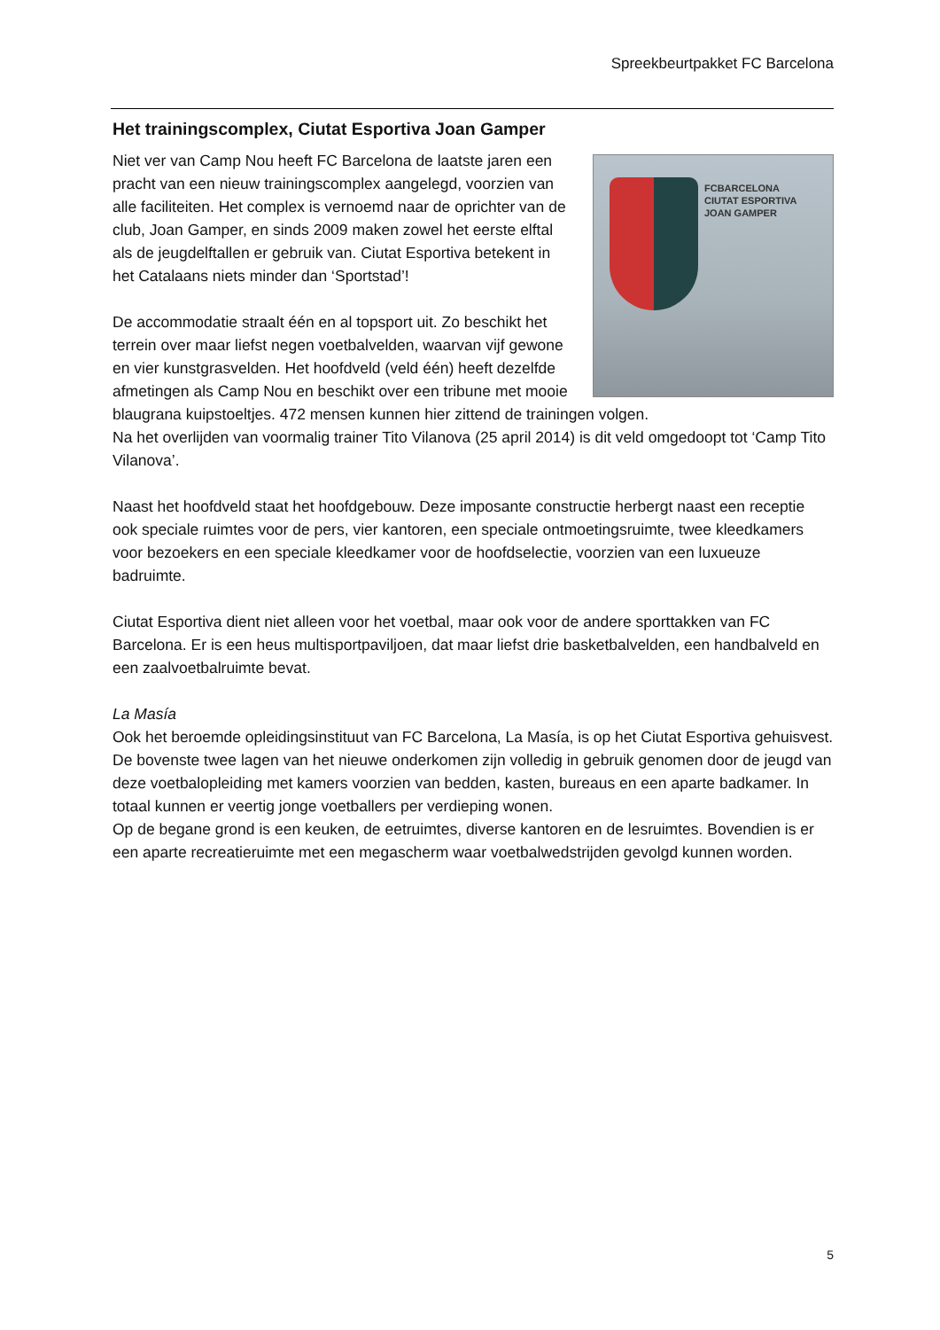Spreekbeurtpakket FC Barcelona
Het trainingscomplex, Ciutat Esportiva Joan Gamper
FCBARCELONA
CIUTAT ESPORTIVA
JOAN GAMPER
Niet ver van Camp Nou heeft FC Barcelona de laatste jaren een pracht van een nieuw trainingscomplex aangelegd, voorzien van alle faciliteiten. Het complex is vernoemd naar de oprichter van de club, Joan Gamper, en sinds 2009 maken zowel het eerste elftal als de jeugdelftallen er gebruik van. Ciutat Esportiva betekent in het Catalaans niets minder dan ‘Sportstad’!
De accommodatie straalt één en al topsport uit. Zo beschikt het terrein over maar liefst negen voetbalvelden, waarvan vijf gewone en vier kunstgrasvelden. Het hoofdveld (veld één) heeft dezelfde afmetingen als Camp Nou en beschikt over een tribune met mooie blaugrana kuipstoeltjes. 472 mensen kunnen hier zittend de trainingen volgen.
Na het overlijden van voormalig trainer Tito Vilanova (25 april 2014) is dit veld omgedoopt tot ‘Camp Tito Vilanova’.
Naast het hoofdveld staat het hoofdgebouw. Deze imposante constructie herbergt naast een receptie ook speciale ruimtes voor de pers, vier kantoren, een speciale ontmoetingsruimte, twee kleedkamers voor bezoekers en een speciale kleedkamer voor de hoofdselectie, voorzien van een luxueuze badruimte.
Ciutat Esportiva dient niet alleen voor het voetbal, maar ook voor de andere sporttakken van FC Barcelona. Er is een heus multisportpaviljoen, dat maar liefst drie basketbalvelden, een handbalveld en een zaalvoetbalruimte bevat.
La Masía
Ook het beroemde opleidingsinstituut van FC Barcelona, La Masía, is op het Ciutat Esportiva gehuisvest. De bovenste twee lagen van het nieuwe onderkomen zijn volledig in gebruik genomen door de jeugd van deze voetbalopleiding met kamers voorzien van bedden, kasten, bureaus en een aparte badkamer. In totaal kunnen er veertig jonge voetballers per verdieping wonen.
Op de begane grond is een keuken, de eetruimtes, diverse kantoren en de lesruimtes. Bovendien is er een aparte recreatieruimte met een megascherm waar voetbalwedstrijden gevolgd kunnen worden.
5